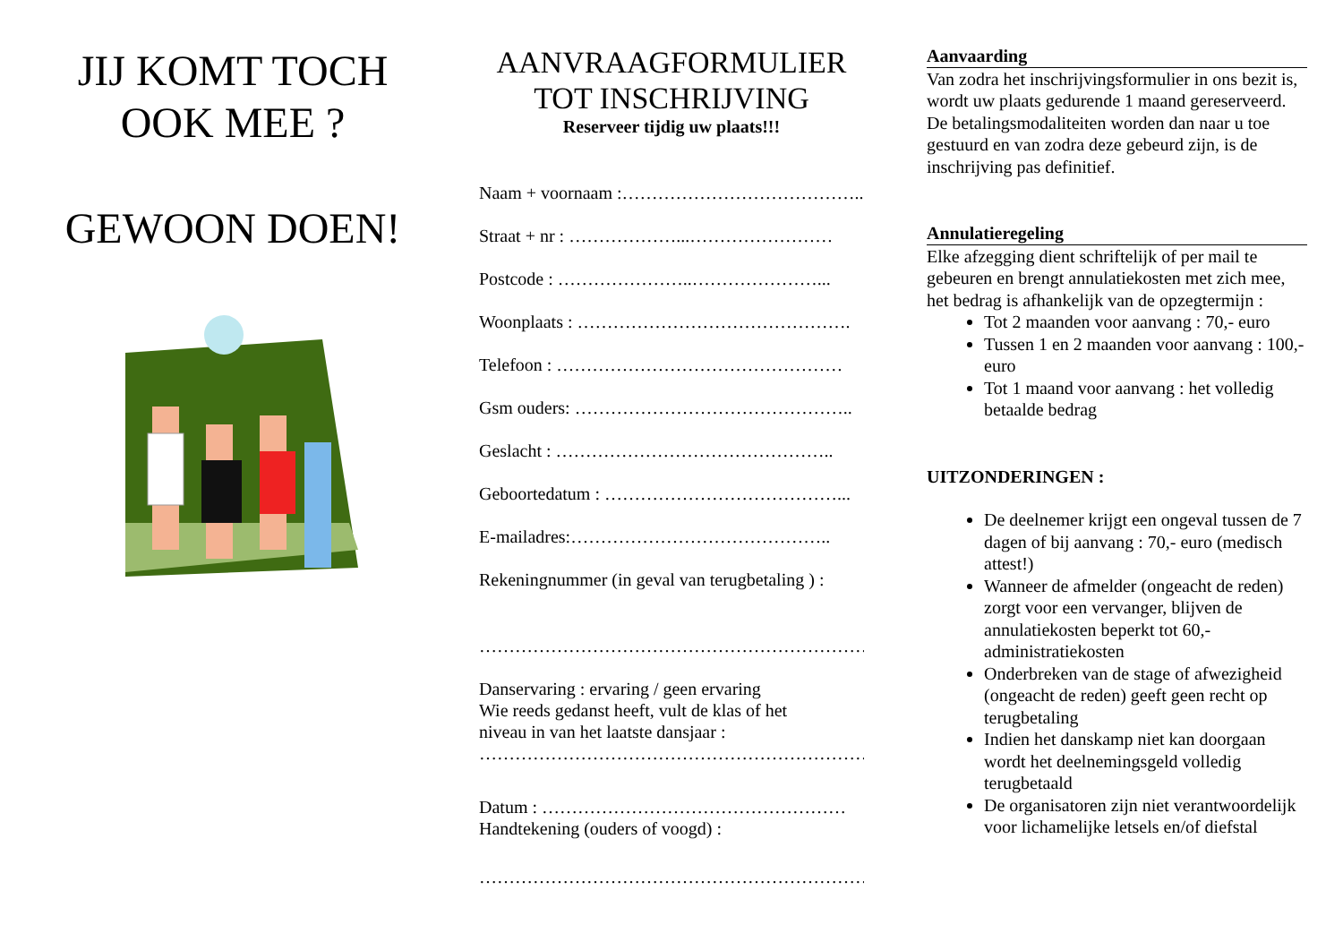JIJ KOMT TOCH
OOK MEE ?
GEWOON DOEN!
AANVRAAGFORMULIER
TOT INSCHRIJVING
Reserveer tijdig uw plaats!!!
Naam + voornaam :…………………………………...
Straat + nr : ………………...……………………
Postcode : …………………..…………………...
Woonplaats : ……………………………………….
Telefoon : …………………………………………
Gsm ouders: ………………………………………..
Geslacht : ………………………………………..
Geboortedatum : …………………………………...
E-mailadres:……………………………………..
Rekeningnummer (in geval van terugbetaling ) :
…………………………………………………………...
Danservaring : ervaring / geen ervaring
Wie reeds gedanst heeft, vult de klas of het
niveau in van het laatste dansjaar :
…………………………………………………………...
Datum : ……………………………………………
Handtekening (ouders of voogd) :
…………………………………………………………...
Aanvaarding
Van zodra het inschrijvingsformulier in ons bezit is, wordt uw plaats gedurende 1 maand gereserveerd. De betalingsmodaliteiten worden dan naar u toe gestuurd en van zodra deze gebeurd zijn, is de inschrijving pas definitief.
Annulatieregeling
Elke afzegging dient schriftelijk of per mail te gebeuren en brengt annulatiekosten met zich mee, het bedrag is afhankelijk van de opzegtermijn :
Tot 2 maanden voor aanvang : 70,- euro
Tussen 1 en 2 maanden voor aanvang : 100,- euro
Tot 1 maand voor aanvang : het volledig betaalde bedrag
UITZONDERINGEN :
De deelnemer krijgt een ongeval tussen de 7 dagen of bij aanvang : 70,- euro (medisch attest!)
Wanneer de afmelder (ongeacht de reden) zorgt voor een vervanger, blijven de annulatiekosten beperkt tot 60,- administratiekosten
Onderbreken van de stage of afwezigheid (ongeacht de reden) geeft geen recht op terugbetaling
Indien het danskamp niet kan doorgaan wordt het deelnemingsgeld volledig terugbetaald
De organisatoren zijn niet verantwoordelijk voor lichamelijke letsels en/of diefstal